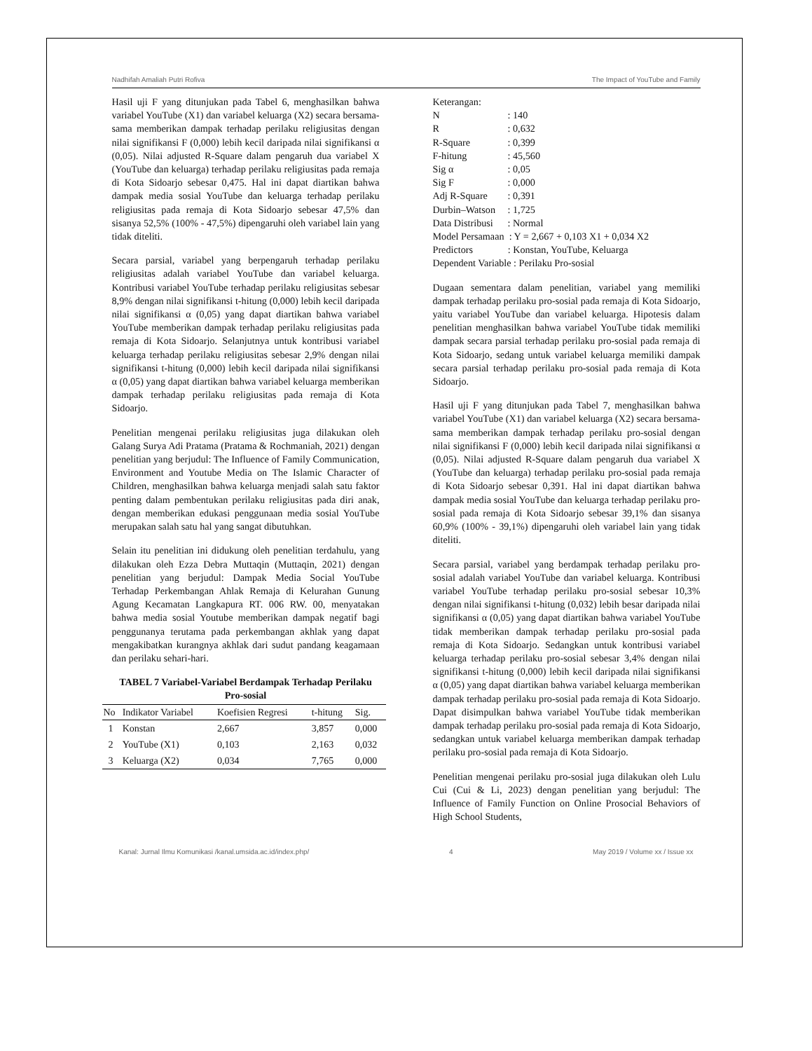Nadhifah Amaliah Putri Rofiva The Impact of YouTube and Family
Hasil uji F yang ditunjukan pada Tabel 6, menghasilkan bahwa variabel YouTube (X1) dan variabel keluarga (X2) secara bersama-sama memberikan dampak terhadap perilaku religiusitas dengan nilai signifikansi F (0,000) lebih kecil daripada nilai signifikansi α (0,05). Nilai adjusted R-Square dalam pengaruh dua variabel X (YouTube dan keluarga) terhadap perilaku religiusitas pada remaja di Kota Sidoarjo sebesar 0,475. Hal ini dapat diartikan bahwa dampak media sosial YouTube dan keluarga terhadap perilaku religiusitas pada remaja di Kota Sidoarjo sebesar 47,5% dan sisanya 52,5% (100% - 47,5%) dipengaruhi oleh variabel lain yang tidak diteliti.
Secara parsial, variabel yang berpengaruh terhadap perilaku religiusitas adalah variabel YouTube dan variabel keluarga. Kontribusi variabel YouTube terhadap perilaku religiusitas sebesar 8,9% dengan nilai signifikansi t-hitung (0,000) lebih kecil daripada nilai signifikansi α (0,05) yang dapat diartikan bahwa variabel YouTube memberikan dampak terhadap perilaku religiusitas pada remaja di Kota Sidoarjo. Selanjutnya untuk kontribusi variabel keluarga terhadap perilaku religiusitas sebesar 2,9% dengan nilai signifikansi t-hitung (0,000) lebih kecil daripada nilai signifikansi α (0,05) yang dapat diartikan bahwa variabel keluarga memberikan dampak terhadap perilaku religiusitas pada remaja di Kota Sidoarjo.
Penelitian mengenai perilaku religiusitas juga dilakukan oleh Galang Surya Adi Pratama (Pratama & Rochmaniah, 2021) dengan penelitian yang berjudul: The Influence of Family Communication, Environment and Youtube Media on The Islamic Character of Children, menghasilkan bahwa keluarga menjadi salah satu faktor penting dalam pembentukan perilaku religiusitas pada diri anak, dengan memberikan edukasi penggunaan media sosial YouTube merupakan salah satu hal yang sangat dibutuhkan.
Selain itu penelitian ini didukung oleh penelitian terdahulu, yang dilakukan oleh Ezza Debra Muttaqin (Muttaqin, 2021) dengan penelitian yang berjudul: Dampak Media Social YouTube Terhadap Perkembangan Ahlak Remaja di Kelurahan Gunung Agung Kecamatan Langkapura RT. 006 RW. 00, menyatakan bahwa media sosial Youtube memberikan dampak negatif bagi penggunanya terutama pada perkembangan akhlak yang dapat mengakibatkan kurangnya akhlak dari sudut pandang keagamaan dan perilaku sehari-hari.
TABEL 7 Variabel-Variabel Berdampak Terhadap Perilaku Pro-sosial
| No | Indikator Variabel | Koefisien Regresi | t-hitung | Sig. |
| --- | --- | --- | --- | --- |
| 1 | Konstan | 2,667 | 3,857 | 0,000 |
| 2 | YouTube (X1) | 0,103 | 2,163 | 0,032 |
| 3 | Keluarga (X2) | 0,034 | 7,765 | 0,000 |
Keterangan:
N: 140
R: 0,632
R-Square: 0,399
F-hitung: 45,560
Sig α: 0,05
Sig F: 0,000
Adj R-Square: 0,391
Durbin–Watson: 1,725
Data Distribusi: Normal
Model Persamaan : Y = 2,667 + 0,103 X1 + 0,034 X2
Predictors : Konstan, YouTube, Keluarga
Dependent Variable : Perilaku Pro-sosial
Dugaan sementara dalam penelitian, variabel yang memiliki dampak terhadap perilaku pro-sosial pada remaja di Kota Sidoarjo, yaitu variabel YouTube dan variabel keluarga. Hipotesis dalam penelitian menghasilkan bahwa variabel YouTube tidak memiliki dampak secara parsial terhadap perilaku pro-sosial pada remaja di Kota Sidoarjo, sedang untuk variabel keluarga memiliki dampak secara parsial terhadap perilaku pro-sosial pada remaja di Kota Sidoarjo.
Hasil uji F yang ditunjukan pada Tabel 7, menghasilkan bahwa variabel YouTube (X1) dan variabel keluarga (X2) secara bersama-sama memberikan dampak terhadap perilaku pro-sosial dengan nilai signifikansi F (0,000) lebih kecil daripada nilai signifikansi α (0,05). Nilai adjusted R-Square dalam pengaruh dua variabel X (YouTube dan keluarga) terhadap perilaku pro-sosial pada remaja di Kota Sidoarjo sebesar 0,391. Hal ini dapat diartikan bahwa dampak media sosial YouTube dan keluarga terhadap perilaku pro-sosial pada remaja di Kota Sidoarjo sebesar 39,1% dan sisanya 60,9% (100% - 39,1%) dipengaruhi oleh variabel lain yang tidak diteliti.
Secara parsial, variabel yang berdampak terhadap perilaku pro-sosial adalah variabel YouTube dan variabel keluarga. Kontribusi variabel YouTube terhadap perilaku pro-sosial sebesar 10,3% dengan nilai signifikansi t-hitung (0,032) lebih besar daripada nilai signifikansi α (0,05) yang dapat diartikan bahwa variabel YouTube tidak memberikan dampak terhadap perilaku pro-sosial pada remaja di Kota Sidoarjo. Sedangkan untuk kontribusi variabel keluarga terhadap perilaku pro-sosial sebesar 3,4% dengan nilai signifikansi t-hitung (0,000) lebih kecil daripada nilai signifikansi α (0,05) yang dapat diartikan bahwa variabel keluarga memberikan dampak terhadap perilaku pro-sosial pada remaja di Kota Sidoarjo. Dapat disimpulkan bahwa variabel YouTube tidak memberikan dampak terhadap perilaku pro-sosial pada remaja di Kota Sidoarjo, sedangkan untuk variabel keluarga memberikan dampak terhadap perilaku pro-sosial pada remaja di Kota Sidoarjo.
Penelitian mengenai perilaku pro-sosial juga dilakukan oleh Lulu Cui (Cui & Li, 2023) dengan penelitian yang berjudul: The Influence of Family Function on Online Prosocial Behaviors of High School Students,
Kanal: Jurnal Ilmu Komunikasi /kanal.umsida.ac.id/index.php/ 4 May 2019 / Volume xx / Issue xx